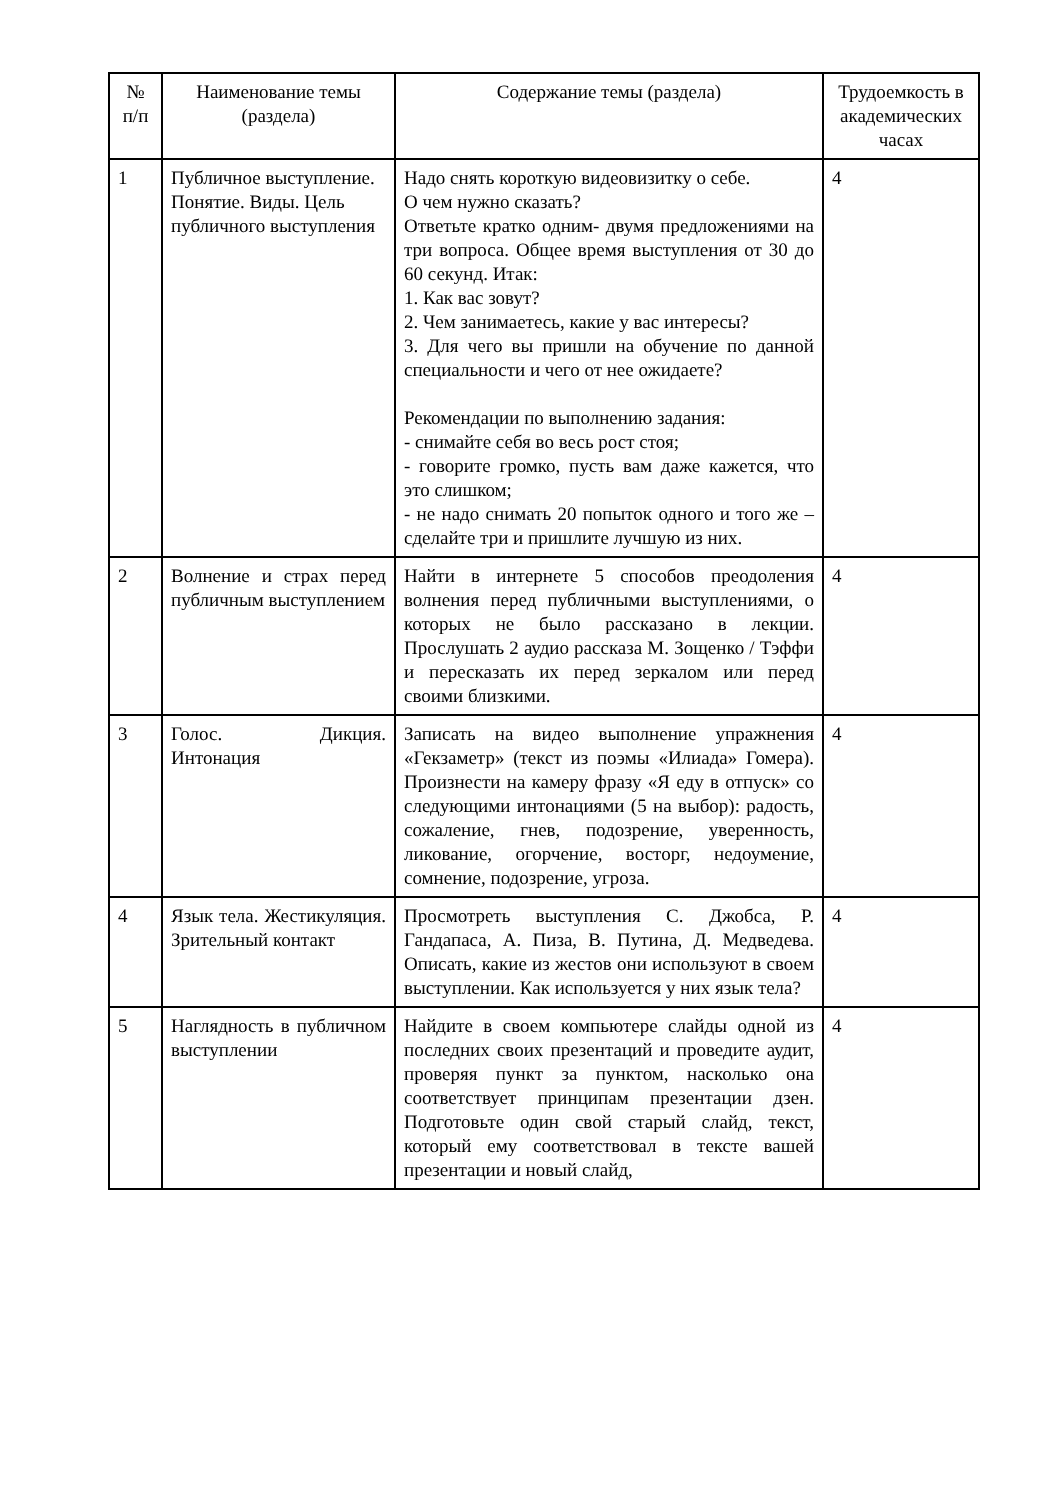| № п/п | Наименование темы (раздела) | Содержание темы (раздела) | Трудоемкость в академических часах |
| --- | --- | --- | --- |
| 1 | Публичное выступление. Понятие. Виды. Цель публичного выступления | Надо снять короткую видеовизитку о себе. О чем нужно сказать? Ответьте кратко одним- двумя предложениями на три вопроса. Общее время выступления от 30 до 60 секунд. Итак: 1. Как вас зовут? 2. Чем занимаетесь, какие у вас интересы? 3. Для чего вы пришли на обучение по данной специальности и чего от нее ожидаете? Рекомендации по выполнению задания: - снимайте себя во весь рост стоя; - говорите громко, пусть вам даже кажется, что это слишком; - не надо снимать 20 попыток одного и того же – сделайте три и пришлите лучшую из них. | 4 |
| 2 | Волнение и страх перед публичным выступлением | Найти в интернете 5 способов преодоления волнения перед публичными выступлениями, о которых не было рассказано в лекции. Прослушать 2 аудио рассказа М. Зощенко / Тэффи и пересказать их перед зеркалом или перед своими близкими. | 4 |
| 3 | Голос. Дикция. Интонация | Записать на видео выполнение упражнения «Гекзаметр» (текст из поэмы «Илиада» Гомера). Произнести на камеру фразу «Я еду в отпуск» со следующими интонациями (5 на выбор): радость, сожаление, гнев, подозрение, уверенность, ликование, огорчение, восторг, недоумение, сомнение, подозрение, угроза. | 4 |
| 4 | Язык тела. Жестикуляция. Зрительный контакт | Просмотреть выступления С. Джобса, Р. Гандапаса, А. Пиза, В. Путина, Д. Медведева. Описать, какие из жестов они используют в своем выступлении. Как используется у них язык тела? | 4 |
| 5 | Наглядность в публичном выступлении | Найдите в своем компьютере слайды одной из последних своих презентаций и проведите аудит, проверяя пункт за пунктом, насколько она соответствует принципам презентации дзен. Подготовьте один свой старый слайд, текст, который ему соответствовал в тексте вашей презентации и новый слайд, | 4 |